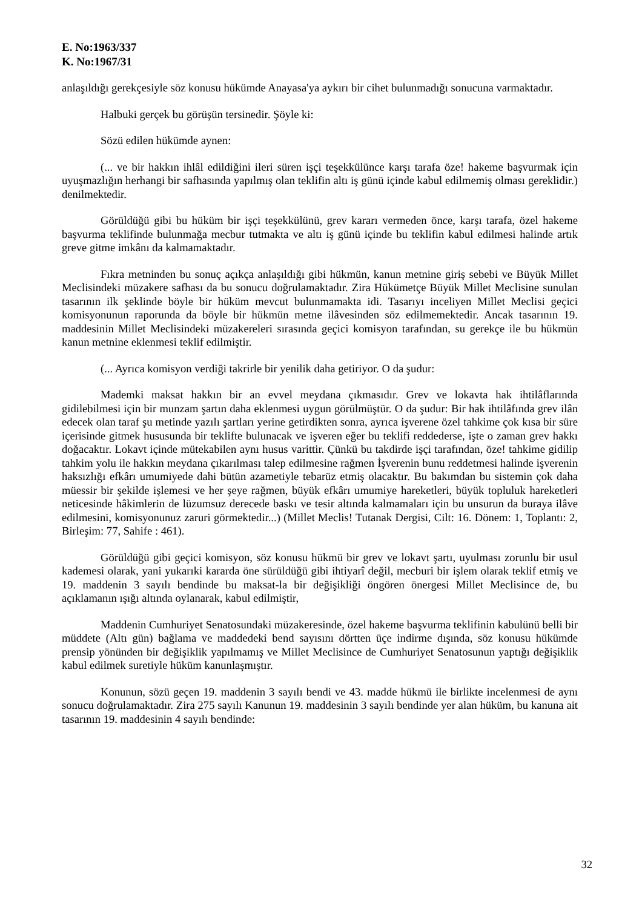E. No:1963/337
K. No:1967/31
anlaşıldığı gerekçesiyle söz konusu hükümde Anayasa'ya aykırı bir cihet bulunmadığı sonucuna varmaktadır.
Halbuki gerçek bu görüşün tersinedir. Şöyle ki:
Sözü edilen hükümde aynen:
(... ve bir hakkın ihlâl edildiğini ileri süren işçi teşekkülünce karşı tarafa öze! hakeme başvurmak için uyuşmazlığın herhangi bir safhasında yapılmış olan teklifin altı iş günü içinde kabul edilmemiş olması gereklidir.) denilmektedir.
Görüldüğü gibi bu hüküm bir işçi teşekkülünü, grev kararı vermeden önce, karşı tarafa, özel hakeme başvurma teklifinde bulunmağa mecbur tutmakta ve altı iş günü içinde bu teklifin kabul edilmesi halinde artık greve gitme imkânı da kalmamaktadır.
Fıkra metninden bu sonuç açıkça anlaşıldığı gibi hükmün, kanun metnine giriş sebebi ve Büyük Millet Meclisindeki müzakere safhası da bu sonucu doğrulamaktadır. Zira Hükümetçe Büyük Millet Meclisine sunulan tasarının ilk şeklinde böyle bir hüküm mevcut bulunmamakta idi. Tasarıyı inceliyen Millet Meclisi geçici komisyonunun raporunda da böyle bir hükmün metne ilâvesinden söz edilmemektedir. Ancak tasarının 19. maddesinin Millet Meclisindeki müzakereleri sırasında geçici komisyon tarafından, su gerekçe ile bu hükmün kanun metnine eklenmesi teklif edilmiştir.
(... Ayrıca komisyon verdiği takrirle bir yenilik daha getiriyor. O da şudur:
Mademki maksat hakkın bir an evvel meydana çıkmasıdır. Grev ve lokavta hak ihtilâflarında gidilebilmesi için bir munzam şartın daha eklenmesi uygun görülmüştür. O da şudur: Bir hak ihtilâfında grev ilân edecek olan taraf şu metinde yazılı şartları yerine getirdikten sonra, ayrıca işverene özel tahkime çok kısa bir süre içerisinde gitmek hususunda bir teklifte bulunacak ve işveren eğer bu teklifi reddederse, işte o zaman grev hakkı doğacaktır. Lokavt içinde mütekabilen aynı husus varittir. Çünkü bu takdirde işçi tarafından, öze! tahkime gidilip tahkim yolu ile hakkın meydana çıkarılması talep edilmesine rağmen İşverenin bunu reddetmesi halinde işverenin haksızlığı efkârı umumiyede dahi bütün azametiyle tebarüz etmiş olacaktır. Bu bakımdan bu sistemin çok daha müessir bir şekilde işlemesi ve her şeye rağmen, büyük efkârı umumiye hareketleri, büyük topluluk hareketleri neticesinde hâkimlerin de lüzumsuz derecede baskı ve tesir altında kalmamaları için bu unsurun da buraya ilâve edilmesini, komisyonunuz zaruri görmektedir...) (Millet Meclis! Tutanak Dergisi, Cilt: 16. Dönem: 1, Toplantı: 2, Birleşim: 77, Sahife : 461).
Görüldüğü gibi geçici komisyon, söz konusu hükmü bir grev ve lokavt şartı, uyulması zorunlu bir usul kademesi olarak, yani yukarıki kararda öne sürüldüğü gibi ihtiyarî değil, mecburi bir işlem olarak teklif etmiş ve 19. maddenin 3 sayılı bendinde bu maksat-la bir değişikliği öngören önergesi Millet Meclisince de, bu açıklamanın ışığı altında oylanarak, kabul edilmiştir,
Maddenin Cumhuriyet Senatosundaki müzakeresinde, özel hakeme başvurma teklifinin kabulünü belli bir müddete (Altı gün) bağlama ve maddedeki bend sayısını dörtten üçe indirme dışında, söz konusu hükümde prensip yönünden bir değişiklik yapılmamış ve Millet Meclisince de Cumhuriyet Senatosunun yaptığı değişiklik kabul edilmek suretiyle hüküm kanunlaşmıştır.
Konunun, sözü geçen 19. maddenin 3 sayılı bendi ve 43. madde hükmü ile birlikte incelenmesi de aynı sonucu doğrulamaktadır. Zira 275 sayılı Kanunun 19. maddesinin 3 sayılı bendinde yer alan hüküm, bu kanuna ait tasarının 19. maddesinin 4 sayılı bendinde:
32